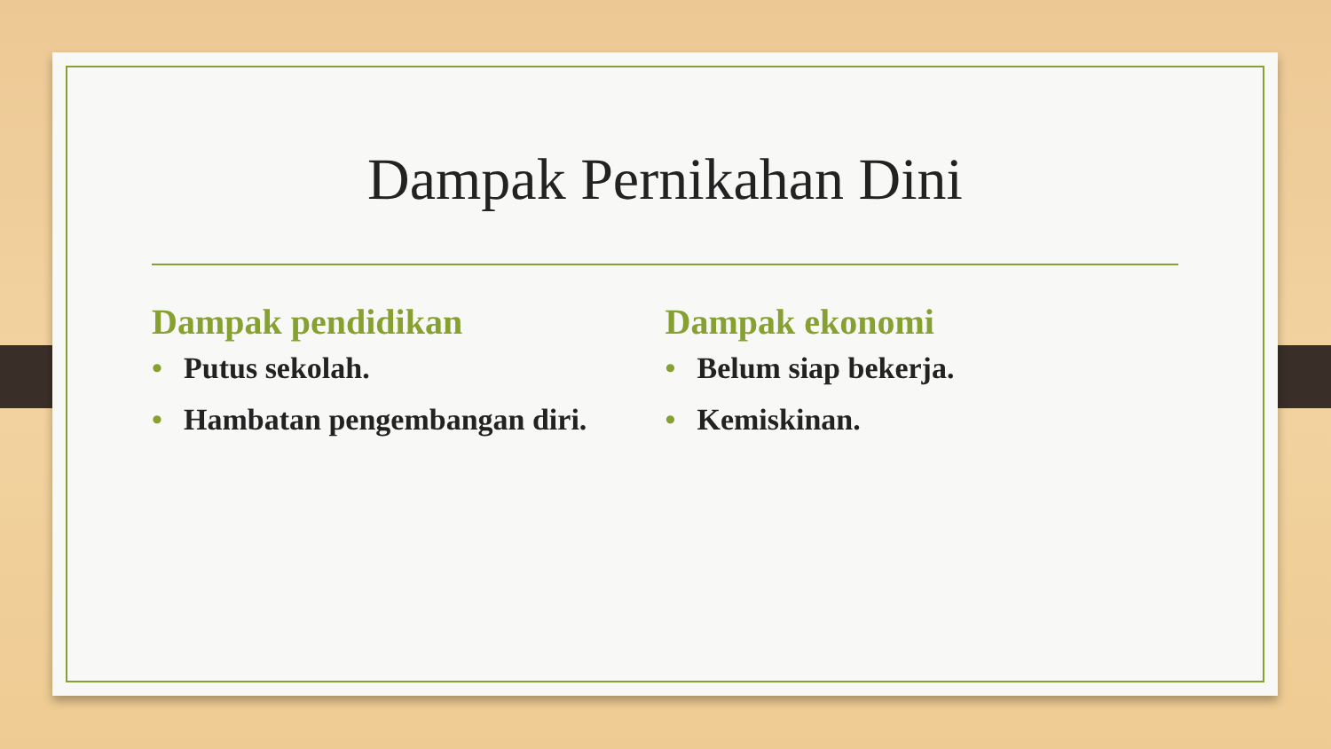Dampak Pernikahan Dini
Dampak pendidikan
• Putus sekolah.
• Hambatan pengembangan diri.
Dampak ekonomi
• Belum siap bekerja.
• Kemiskinan.